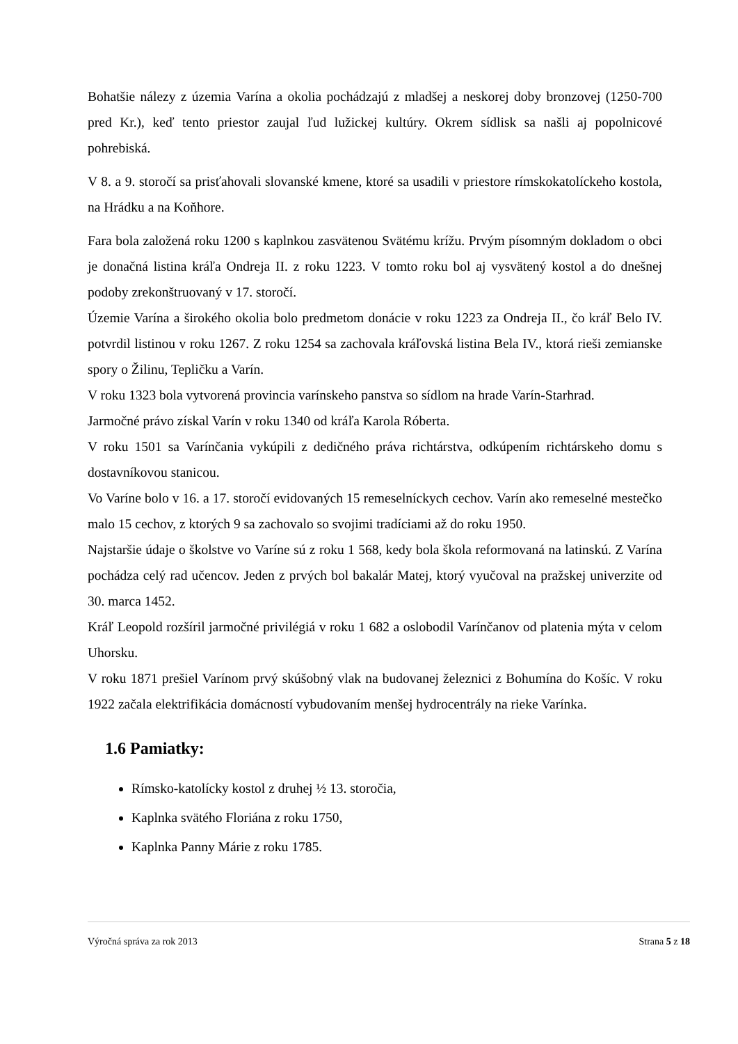Bohatšie nálezy z územia Varína a okolia pochádzajú z mladšej a neskorej doby bronzovej (1250-700 pred Kr.), keď tento priestor zaujal ľud lužickej kultúry. Okrem sídlisk sa našli aj popolnicové pohrebiská.
V 8. a 9. storočí sa prisťahovali slovanské kmene, ktoré sa usadili v priestore rímskokatolíckeho kostola, na Hrádku a na Koňhore.
Fara bola založená roku 1200 s kaplnkou zasvätenou Svätému krížu. Prvým písomným dokladom o obci je donačná listina kráľa Ondreja II. z roku 1223. V tomto roku bol aj vysvätený kostol a do dnešnej podoby zrekonštruovaný v 17. storočí.
Územie Varína a širokého okolia bolo predmetom donácie v roku 1223 za Ondreja II., čo kráľ Belo IV. potvrdil listinou v roku 1267. Z roku 1254 sa zachovala kráľovská listina Bela IV., ktorá rieši zemianske spory o Žilinu, Tepličku a Varín.
V roku 1323 bola vytvorená provincia varínskeho panstva so sídlom na hrade Varín-Starhrad.
Jarmočné právo získal Varín v roku 1340 od kráľa Karola Róberta.
V roku 1501 sa Varínčania vykúpili z dedičného práva richtárstva, odkúpením richtárskeho domu s dostavníkovou stanicou.
Vo Varíne bolo v 16. a 17. storočí evidovaných 15 remeselníckych cechov. Varín ako remeselné mestečko malo 15 cechov, z ktorých 9 sa zachovalo so svojimi tradíciami až do roku 1950.
Najstaršie údaje o školstve vo Varíne sú z roku 1 568, kedy bola škola reformovaná na latinskú. Z Varína pochádza celý rad učencov. Jeden z prvých bol bakalár Matej, ktorý vyučoval na pražskej univerzite od 30. marca 1452.
Kráľ Leopold rozšíril jarmočné privilégiá v roku 1 682 a oslobodil Varínčanov od platenia mýta v celom Uhorsku.
V roku 1871 prešiel Varínom prvý skúšobný vlak na budovanej železnici z Bohumína do Košíc. V roku 1922 začala elektrifikácia domácností vybudovaním menšej hydrocentrály na rieke Varínka.
1.6 Pamiatky:
Rímsko-katolícky kostol z druhej ½ 13. storočia,
Kaplnka svätého Floriána z roku 1750,
Kaplnka Panny Márie z roku 1785.
Výročná správa za rok 2013 Strana 5 z 18